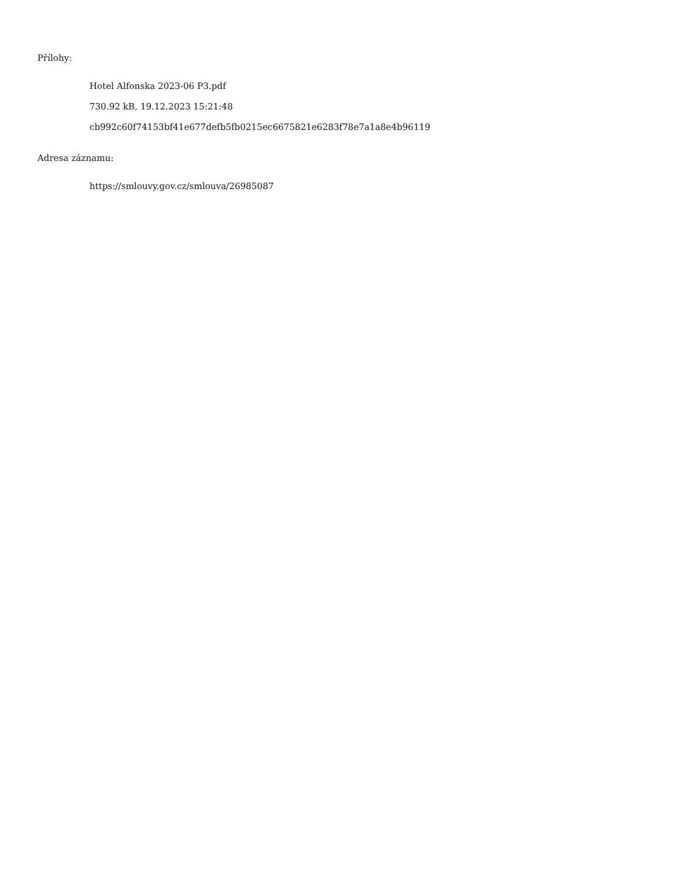Přílohy:
Hotel Alfonska 2023-06 P3.pdf
730.92 kB, 19.12.2023 15:21:48
cb992c60f74153bf41e677defb5fb0215ec6675821e6283f78e7a1a8e4b96119
Adresa záznamu:
https://smlouvy.gov.cz/smlouva/26985087